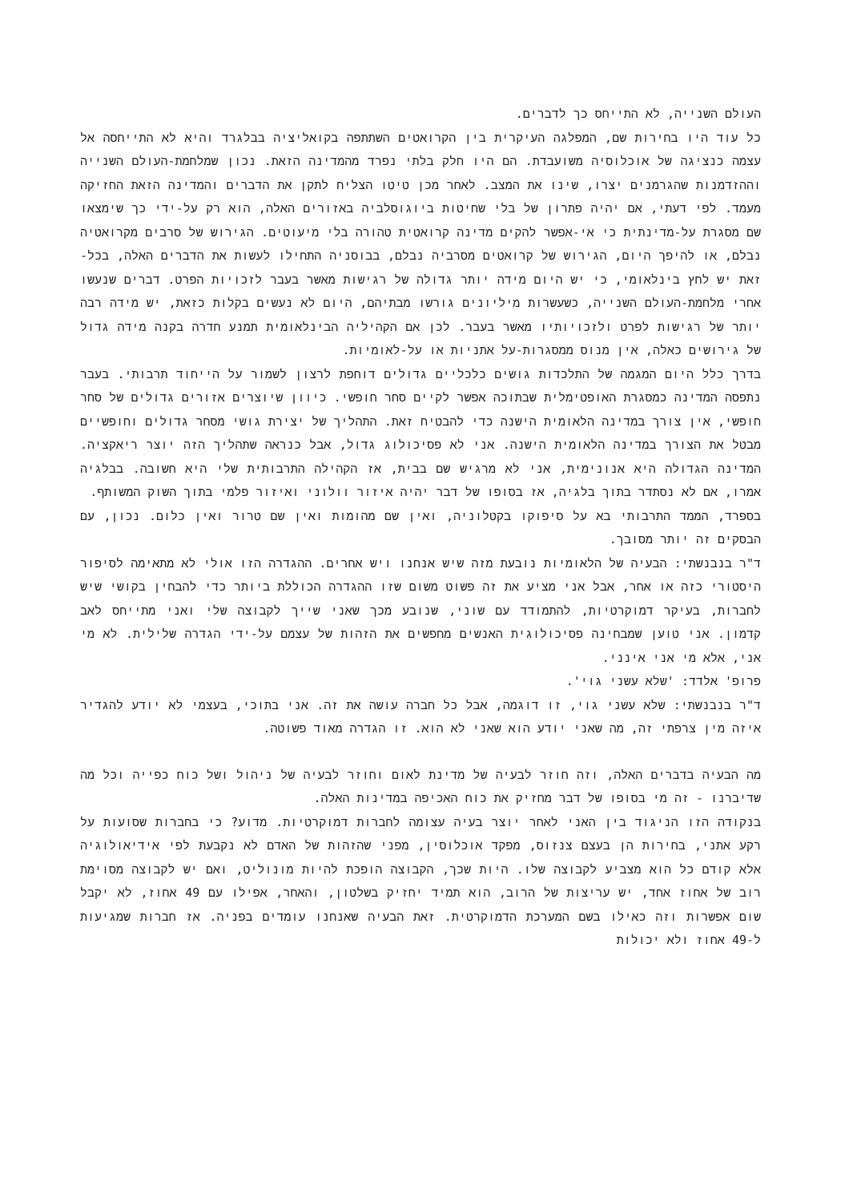העולם השנייה, לא התייחס כך לדברים.
כל עוד היו בחירות שם, המפלגה העיקרית בין הקרואטים השתתפה בקואליציה בבלגרד והיא לא התייחסה אל עצמה כנציגה של אוכלוסיה משועבדת. הם היו חלק בלתי נפרד מהמדינה הזאת. נכון שמלחמת-העולם השנייה וההזדמנות שהגרמנים יצרו, שינו את המצב. לאחר מכן טיטו הצליח לתקן את הדברים והמדינה הזאת החזיקה מעמד. לפי דעתי, אם יהיה פתרון של בלי שחיטות ביוגוסלביה באזורים האלה, הוא רק על-ידי כך שימצאו שם מסגרת על-מדינתית כי אי-אפשר להקים מדינה קרואטית טהורה בלי מיעוטים. הגירוש של סרבים מקרואטיה נבלם, או להיפך היום, הגירוש של קרואטים מסרביה נבלם, בבוסניה התחילו לעשות את הדברים האלה, בכל-זאת יש לחץ בינלאומי, כי יש היום מידה יותר גדולה של רגישות מאשר בעבר לזכויות הפרט. דברים שנעשו אחרי מלחמת-העולם השנייה, כשעשרות מיליונים גורשו מבתיהם, היום לא נעשים בקלות כזאת, יש מידה רבה יותר של רגישות לפרט ולזכויותיו מאשר בעבר. לכן אם הקהיליה הבינלאומית תמנע חדרה בקנה מידה גדול של גירושים כאלה, אין מנוס ממסגרות-על אתניות או על-לאומיות.
בדרך כלל היום המגמה של התלכדות גושים כלכליים גדולים דוחפת לרצון לשמור על הייחוד תרבותי. בעבר נתפסה המדינה כמסגרת האופטימלית שבתוכה אפשר לקיים סחר חופשי. כיוון שיוצרים אזורים גדולים של סחר חופשי, אין צורך במדינה הלאומית הישנה כדי להבטיח זאת. התהליך של יצירת גושי מסחר גדולים וחופשיים מבטל את הצורך במדינה הלאומית הישנה. אני לא פסיכולוג גדול, אבל כנראה שתהליך הזה יוצר ריאקציה. המדינה הגדולה היא אנונימית, אני לא מרגיש שם בבית, אז הקהילה התרבותית שלי היא חשובה. בבלגיה אמרו, אם לא נסתדר בתוך בלגיה, אז בסופו של דבר יהיה איזור וולוני ואיזור פלמי בתוך השוק המשותף.
בספרד, הממד התרבותי בא על סיפוקו בקטלוניה, ואין שם מהומות ואין שם טרור ואין כלום. נכון, עם הבסקים זה יותר מסובך.
ד"ר בנבנשתי: הבעיה של הלאומיות נובעת מזה שיש אנחנו ויש אחרים. ההגדרה הזו אולי לא מתאימה לסיפור היסטורי כזה או אחר, אבל אני מציע את זה פשוט משום שזו ההגדרה הכוללת ביותר כדי להבחין בקושי שיש לחברות, בעיקר דמוקרטיות, להתמודד עם שוני, שנובע מכך שאני שייך לקבוצה שלי ואני מתייחס לאב קדמון. אני טוען שמבחינה פסיכולוגית האנשים מחפשים את הזהות של עצמם על-ידי הגדרה שלילית. לא מי אני, אלא מי אני אינני.
פרופ' אלדד: 'שלא עשני גוי'.
ד"ר בנבנשתי: שלא עשני גוי, זו דוגמה, אבל כל חברה עושה את זה. אני בתוכי, בעצמי לא יודע להגדיר איזה מין צרפתי זה, מה שאני יודע הוא שאני לא הוא. זו הגדרה מאוד פשוטה.
מה הבעיה בדברים האלה, וזה חוזר לבעיה של מדינת לאום וחוזר לבעיה של ניהול ושל כוח כפייה וכל מה שדיברנו - זה מי בסופו של דבר מחזיק את כוח האכיפה במדינות האלה.
בנקודה הזו הניגוד בין האני לאחר יוצר בעיה עצומה לחברות דמוקרטיות. מדוע? כי בחברות שסועות על רקע אתני, בחירות הן בעצם צנזוס, מפקד אוכלוסין, מפני שהזהות של האדם לא נקבעת לפי אידיאולוגיה אלא קודם כל הוא מצביע לקבוצה שלו. היות שכך, הקבוצה הופכת להיות מונוליט, ואם יש לקבוצה מסוימת רוב של אחוז אחד, יש עריצות של הרוב, הוא תמיד יחזיק בשלטון, והאחר, אפילו עם 49 אחוז, לא יקבל שום אפשרות וזה כאילו בשם המערכת הדמוקרטית. זאת הבעיה שאנחנו עומדים בפניה. אז חברות שמגיעות ל-49 אחוז ולא יכולות